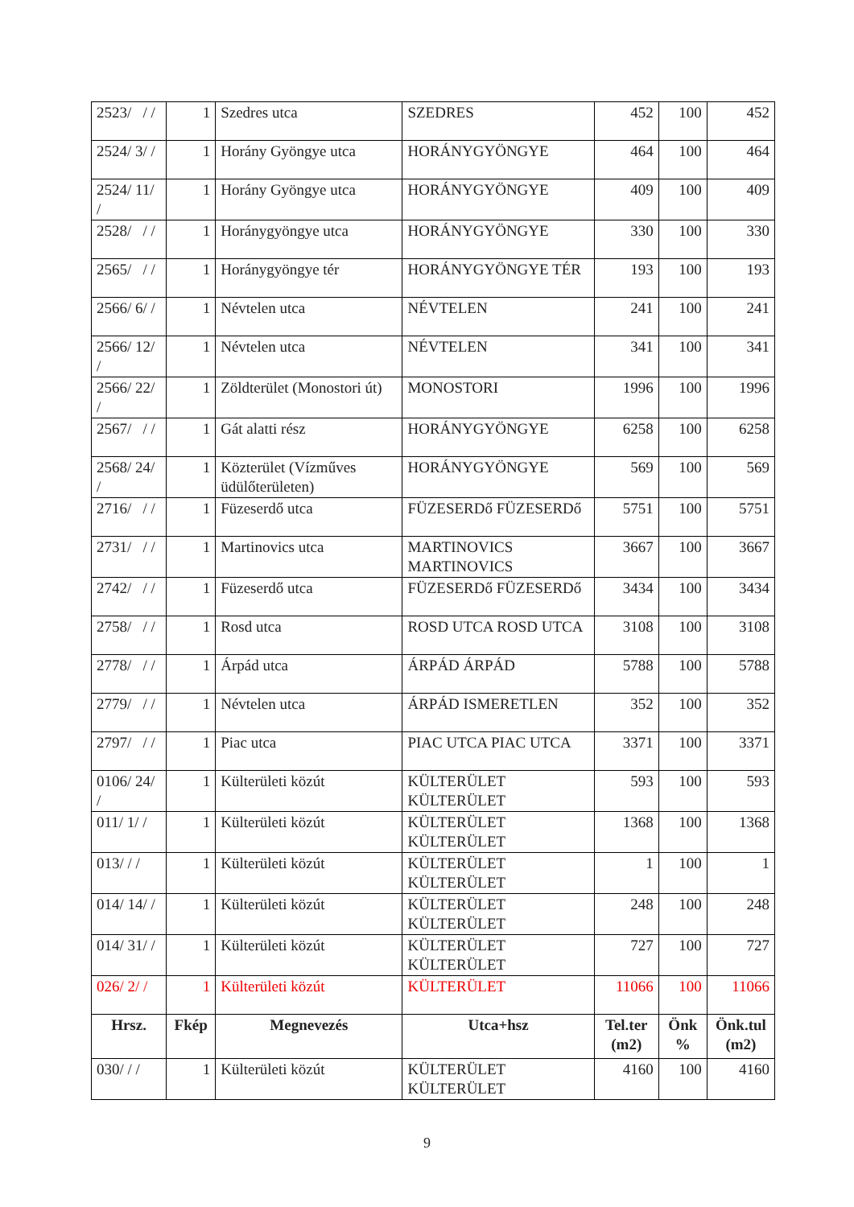| 2523/ / / | 1 | Szedres utca | SZEDRES | 452 | 100 | 452 |
| 2524/ 3/ / | 1 | Horány Gyöngye utca | HORÁNYGYÖNGYE | 464 | 100 | 464 |
| 2524/ 11/ / | 1 | Horány Gyöngye utca | HORÁNYGYÖNGYE | 409 | 100 | 409 |
| 2528/ / / | 1 | Horánygyöngye utca | HORÁNYGYÖNGYE | 330 | 100 | 330 |
| 2565/ / / | 1 | Horánygyöngye tér | HORÁNYGYÖNGYE TÉR | 193 | 100 | 193 |
| 2566/ 6/ / | 1 | Névtelen utca | NÉVTELEN | 241 | 100 | 241 |
| 2566/ 12/ / | 1 | Névtelen utca | NÉVTELEN | 341 | 100 | 341 |
| 2566/ 22/ / | 1 | Zöldterület (Monostori út) | MONOSTORI | 1996 | 100 | 1996 |
| 2567/ / / | 1 | Gát alatti rész | HORÁNYGYÖNGYE | 6258 | 100 | 6258 |
| 2568/ 24/ / | 1 | Közterület (Vízműves üdülőterületen) | HORÁNYGYÖNGYE | 569 | 100 | 569 |
| 2716/ / / | 1 | Füzeserdő utca | FÜZESERDő FÜZESERDő | 5751 | 100 | 5751 |
| 2731/ / / | 1 | Martinovics utca | MARTINOVICS MARTINOVICS | 3667 | 100 | 3667 |
| 2742/ / / | 1 | Füzeserdő utca | FÜZESERDő FÜZESERDő | 3434 | 100 | 3434 |
| 2758/ / / | 1 | Rosd utca | ROSD UTCA ROSD UTCA | 3108 | 100 | 3108 |
| 2778/ / / | 1 | Árpád utca | ÁRPÁD ÁRPÁD | 5788 | 100 | 5788 |
| 2779/ / / | 1 | Névtelen utca | ÁRPÁD ISMERETLEN | 352 | 100 | 352 |
| 2797/ / / | 1 | Piac utca | PIAC UTCA PIAC UTCA | 3371 | 100 | 3371 |
| 0106/ 24/ / | 1 | Külterületi közút | KÜLTERÜLET KÜLTERÜLET | 593 | 100 | 593 |
| 011/ 1/ / | 1 | Külterületi közút | KÜLTERÜLET KÜLTERÜLET | 1368 | 100 | 1368 |
| 013/ / / | 1 | Külterületi közút | KÜLTERÜLET KÜLTERÜLET | 1 | 100 | 1 |
| 014/ 14/ / | 1 | Külterületi közút | KÜLTERÜLET KÜLTERÜLET | 248 | 100 | 248 |
| 014/ 31/ / | 1 | Külterületi közút | KÜLTERÜLET KÜLTERÜLET | 727 | 100 | 727 |
| 026/ 2/ / | 1 | Külterületi közút | KÜLTERÜLET | 11066 | 100 | 11066 |
| Hrsz. | Fkép | Megnevezés | Utca+hsz | Tel.ter (m2) | Önk % | Önk.tul (m2) |
| 030/ / / | 1 | Külterületi közút | KÜLTERÜLET KÜLTERÜLET | 4160 | 100 | 4160 |
9